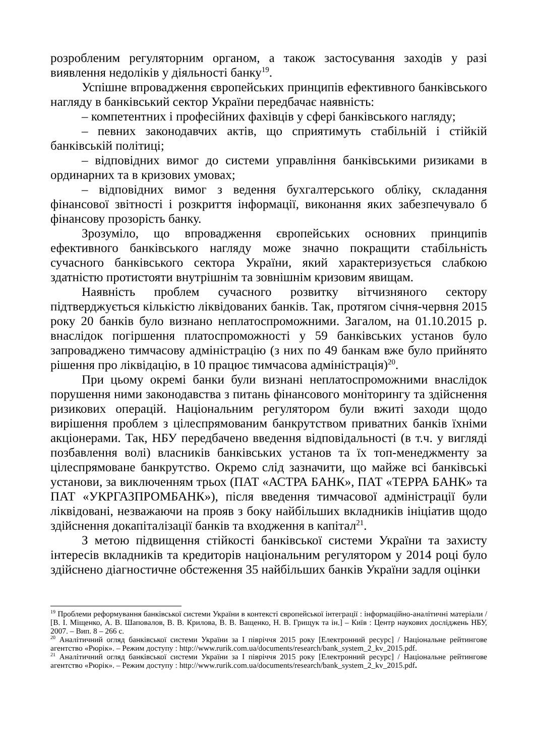розробленим регуляторним органом, а також застосування заходів у разі виявлення недоліків у діяльності банку<sup>19</sup>.
Успішне впровадження європейських принципів ефективного банківського нагляду в банківський сектор України передбачає наявність:
– компетентних і професійних фахівців у сфері банківського нагляду;
– певних законодавчих актів, що сприятимуть стабільній і стійкій банківській політиці;
– відповідних вимог до системи управління банківськими ризиками в ординарних та в кризових умовах;
– відповідних вимог з ведення бухгалтерського обліку, складання фінансової звітності і розкриття інформації, виконання яких забезпечувало б фінансову прозорість банку.
Зрозуміло, що впровадження європейських основних принципів ефективного банківського нагляду може значно покращити стабільність сучасного банківського сектора України, який характеризується слабкою здатністю протистояти внутрішнім та зовнішнім кризовим явищам.
Наявність проблем сучасного розвитку вітчизняного сектору підтверджується кількістю ліквідованих банків. Так, протягом січня-червня 2015 року 20 банків було визнано неплатоспроможними. Загалом, на 01.10.2015 р. внаслідок погіршення платоспроможності у 59 банківських установ було запроваджено тимчасову адміністрацію (з них по 49 банкам вже було прийнято рішення про ліквідацію, в 10 працює тимчасова адміністрація)<sup>20</sup>.
При цьому окремі банки були визнані неплатоспроможними внаслідок порушення ними законодавства з питань фінансового моніторингу та здійснення ризикових операцій. Національним регулятором були вжиті заходи щодо вирішення проблем з цілеспрямованим банкрутством приватних банків їхніми акціонерами. Так, НБУ передбачено введення відповідальності (в т.ч. у вигляді позбавлення волі) власників банківських установ та їх топ-менеджменту за цілеспрямоване банкрутство. Окремо слід зазначити, що майже всі банківські установи, за виключенням трьох (ПАТ «АСТРА БАНК», ПАТ «ТЕРРА БАНК» та ПАТ «УКРГАЗПРОМБАНК»), після введення тимчасової адміністрації були ліквідовані, незважаючи на прояв з боку найбільших вкладників ініціатив щодо здійснення докапіталізації банків та входження в капітал<sup>21</sup>.
З метою підвищення стійкості банківської системи України та захисту інтересів вкладників та кредиторів національним регулятором у 2014 році було здійснено діагностичне обстеження 35 найбільших банків України задля оцінки
<sup>19</sup> Проблеми реформування банківської системи України в контексті європейської інтеграції : інформаційно-аналітичні матеріали / [В. І. Міщенко, А. В. Шаповалов, В. В. Крилова, В. В. Ващенко, Н. В. Грищук та ін.] – Київ : Центр наукових досліджень НБУ, 2007. – Вип. 8 – 266 с.
<sup>20</sup> Аналітичний огляд банківської системи України за І півріччя 2015 року [Електронний ресурс] / Національне рейтингове агентство «Рюрік». – Режим доступу : http://www.rurik.com.ua/documents/research/bank_system_2_kv_2015.pdf.
<sup>21</sup> Аналітичний огляд банківської системи України за І півріччя 2015 року [Електронний ресурс] / Національне рейтингове агентство «Рюрік». – Режим доступу : http://www.rurik.com.ua/documents/research/bank_system_2_kv_2015.pdf.